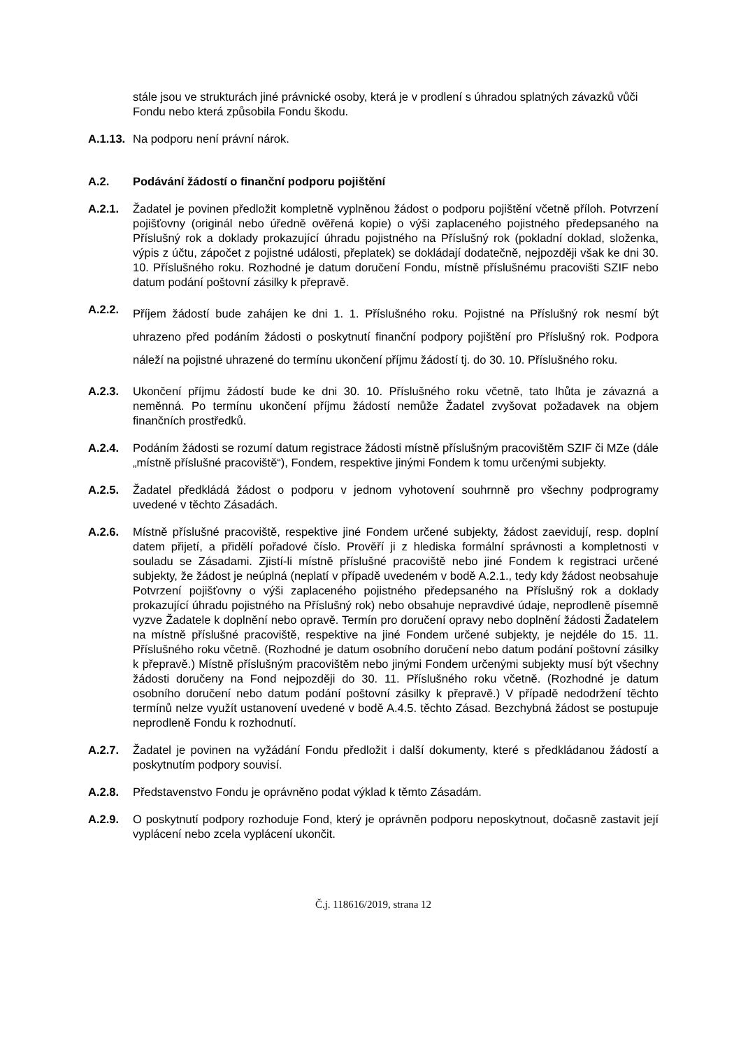stále jsou ve strukturách jiné právnické osoby, která je v prodlení s úhradou splatných závazků vůči Fondu nebo která způsobila Fondu škodu.
A.1.13.
Na podporu není právní nárok.
A.2. Podávání žádostí o finanční podporu pojištění
A.2.1. Žadatel je povinen předložit kompletně vyplněnou žádost o podporu pojištění včetně příloh. Potvrzení pojišťovny (originál nebo úředně ověřená kopie) o výši zaplaceného pojistného předepsaného na Příslušný rok a doklady prokazující úhradu pojistného na Příslušný rok (pokladní doklad, složenka, výpis z účtu, zápočet z pojistné události, přeplatek) se dokládají dodatečně, nejpozději však ke dni 30. 10. Příslušného roku. Rozhodné je datum doručení Fondu, místně příslušnému pracovišti SZIF nebo datum podání poštovní zásilky k přepravě.
A.2.2.
Příjem žádostí bude zahájen ke dni 1. 1. Příslušného roku. Pojistné na Příslušný rok nesmí být uhrazeno před podáním žádosti o poskytnutí finanční podpory pojištění pro Příslušný rok. Podpora náleží na pojistné uhrazené do termínu ukončení příjmu žádostí tj. do 30. 10. Příslušného roku.
A.2.3. Ukončení příjmu žádostí bude ke dni 30. 10. Příslušného roku včetně, tato lhůta je závazná a neměnná. Po termínu ukončení příjmu žádostí nemůže Žadatel zvyšovat požadavek na objem finančních prostředků.
A.2.4. Podáním žádosti se rozumí datum registrace žádosti místně příslušným pracovištěm SZIF či MZe (dále „místně příslušné pracoviště“), Fondem, respektive jinými Fondem k tomu určenými subjekty.
A.2.5. Žadatel předkládá žádost o podporu v jednom vyhotovení souhrnně pro všechny podprogramy uvedené v těchto Zásadách.
A.2.6. Místně příslušné pracoviště, respektive jiné Fondem určené subjekty, žádost zaevidují, resp. doplní datem přijetí, a přidělí pořadové číslo. Prověří ji z hlediska formální správnosti a kompletnosti v souladu se Zásadami. Zjistí-li místně příslušné pracoviště nebo jiné Fondem k registraci určené subjekty, že žádost je neúplná (neplatí v případě uvedeném v bodě A.2.1., tedy kdy žádost neobsahuje Potvrzení pojišťovny o výši zaplaceného pojistného předepsaného na Příslušný rok a doklady prokazující úhradu pojistného na Příslušný rok) nebo obsahuje nepravdivé údaje, neprodleně písemně vyzve Žadatele k doplnění nebo opravě. Termín pro doručení opravy nebo doplnění žádosti Žadatelem na místně příslušné pracoviště, respektive na jiné Fondem určené subjekty, je nejdéle do 15. 11. Příslušného roku včetně. (Rozhodné je datum osobního doručení nebo datum podání poštovní zásilky k přepravě.) Místně příslušným pracovištěm nebo jinými Fondem určenými subjekty musí být všechny žádosti doručeny na Fond nejpozději do 30. 11. Příslušného roku včetně. (Rozhodné je datum osobního doručení nebo datum podání poštovní zásilky k přepravě.) V případě nedodržení těchto termínů nelze využít ustanovení uvedené v bodě A.4.5. těchto Zásad. Bezchybná žádost se postupuje neprodleně Fondu k rozhodnutí.
A.2.7. Žadatel je povinen na vyžádání Fondu předložit i další dokumenty, které s předkládanou žádostí a poskytnutím podpory souvisí.
A.2.8. Představenstvo Fondu je oprávněno podat výklad k těmto Zásadám.
A.2.9. O poskytnutí podpory rozhoduje Fond, který je oprávněn podporu neposkytnout, dočasně zastavit její vyplácení nebo zcela vyplácení ukončit.
Č.j. 118616/2019, strana 12